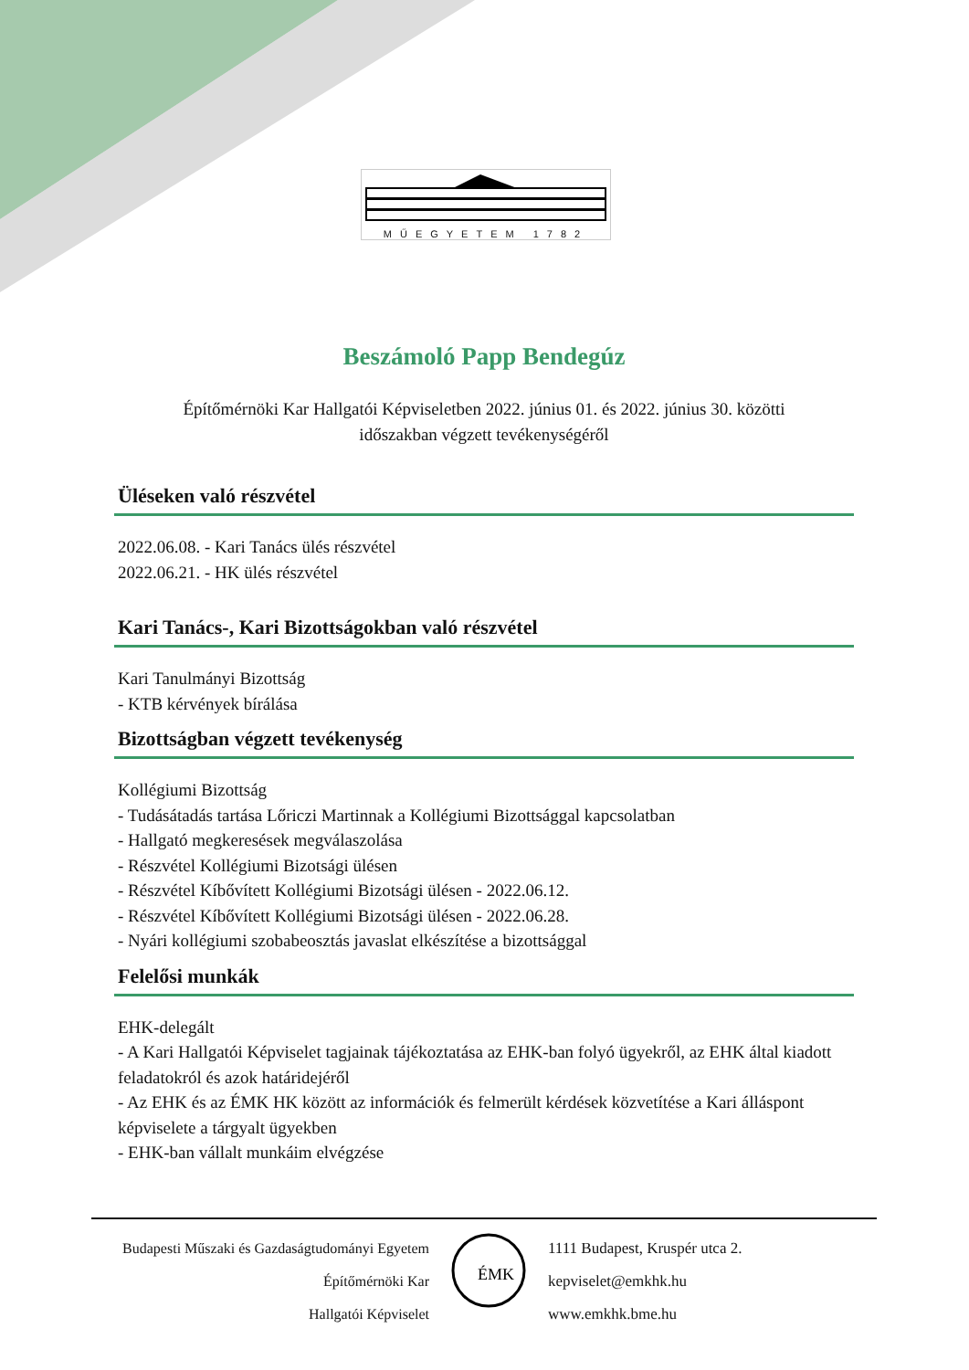MŰEGYETEM 1782
Beszámoló Papp Bendegúz
Építőmérnöki Kar Hallgatói Képviseletben 2022. június 01. és 2022. június 30. közötti
időszakban végzett tevékenységéről
Üléseken való részvétel
2022.06.08. - Kari Tanács ülés részvétel
2022.06.21. - HK ülés részvétel
Kari Tanács-, Kari Bizottságokban való részvétel
Kari Tanulmányi Bizottság
- KTB kérvények bírálása
Bizottságban végzett tevékenység
Kollégiumi Bizottság
- Tudásátadás tartása Lőriczi Martinnak a Kollégiumi Bizottsággal kapcsolatban
- Hallgató megkeresések megválaszolása
- Részvétel Kollégiumi Bizotsági ülésen
- Részvétel Kíbővített Kollégiumi Bizotsági ülésen - 2022.06.12.
- Részvétel Kíbővített Kollégiumi Bizotsági ülésen - 2022.06.28.
- Nyári kollégiumi szobabeosztás javaslat elkészítése a bizottsággal
Felelősi munkák
EHK-delegált
- A Kari Hallgatói Képviselet tagjainak tájékoztatása az EHK-ban folyó ügyekről, az EHK által kiadott feladatokról és azok határidejéről
- Az EHK és az ÉMK HK között az információk és felmerült kérdések közvetítése a Kari álláspont képviselete a tárgyalt ügyekben
- EHK-ban vállalt munkáim elvégzése
Budapesti Műszaki és Gazdaságtudományi Egyetem
Építőmérnöki Kar
Hallgatói Képviselet
ÉMK
1111 Budapest, Kruspér utca 2.
kepviselet@emkhk.hu
www.emkhk.bme.hu